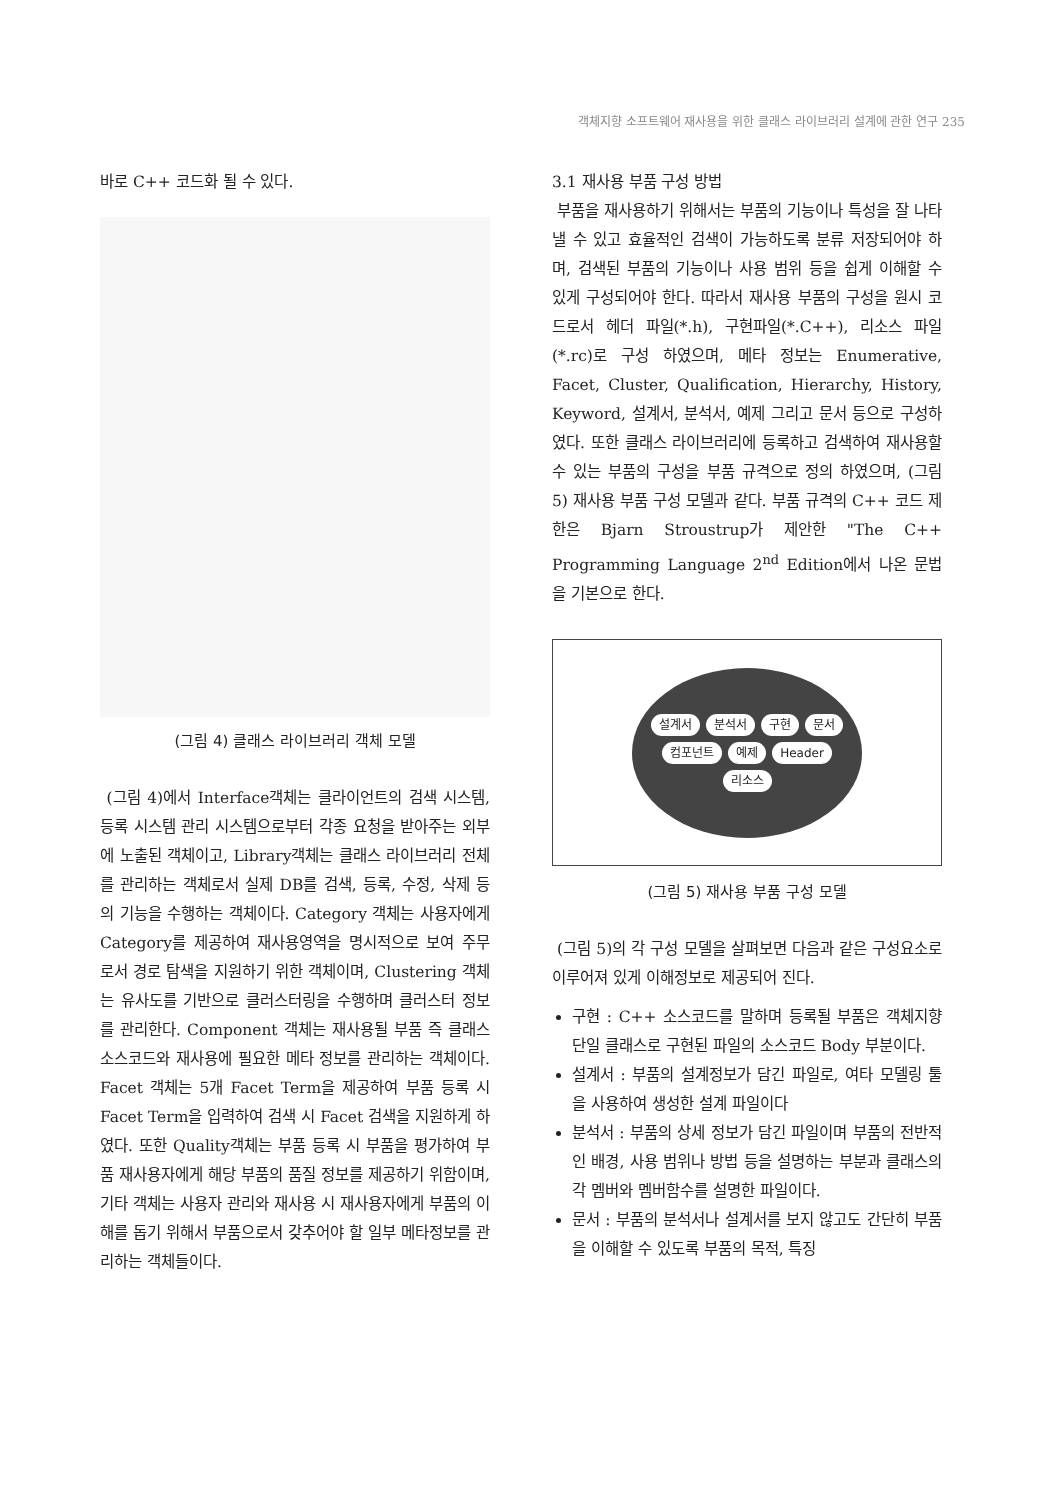객체지향 소프트웨어 재사용을 위한 클래스 라이브러리 설계에 관한 연구 235
바로 C++ 코드화 될 수 있다.
(그림 4) 클래스 라이브러리 객체 모델
(그림 4)에서 Interface객체는 클라이언트의 검색 시스템, 등록 시스템 관리 시스템으로부터 각종 요청을 받아주는 외부에 노출된 객체이고, Library객체는 클래스 라이브러리 전체를 관리하는 객체로서 실제 DB를 검색, 등록, 수정, 삭제 등의 기능을 수행하는 객체이다. Category 객체는 사용자에게 Category를 제공하여 재사용영역을 명시적으로 보여 주무로서 경로 탐색을 지원하기 위한 객체이며, Clustering 객체는 유사도를 기반으로 클러스터링을 수행하며 클러스터 정보를 관리한다. Component 객체는 재사용될 부품 즉 클래스 소스코드와 재사용에 필요한 메타 정보를 관리하는 객체이다. Facet 객체는 5개 Facet Term을 제공하여 부품 등록 시 Facet Term을 입력하여 검색 시 Facet 검색을 지원하게 하였다. 또한 Quality객체는 부품 등록 시 부품을 평가하여 부품 재사용자에게 해당 부품의 품질 정보를 제공하기 위함이며, 기타 객체는 사용자 관리와 재사용 시 재사용자에게 부품의 이해를 돕기 위해서 부품으로서 갖추어야 할 일부 메타정보를 관리하는 객체들이다.
3.1 재사용 부품 구성 방법
부품을 재사용하기 위해서는 부품의 기능이나 특성을 잘 나타낼 수 있고 효율적인 검색이 가능하도록 분류 저장되어야 하며, 검색된 부품의 기능이나 사용 범위 등을 쉽게 이해할 수 있게 구성되어야 한다. 따라서 재사용 부품의 구성을 원시 코드로서 헤더 파일(*.h), 구현파일(*.C++), 리소스 파일(*.rc)로 구성 하였으며, 메타 정보는 Enumerative, Facet, Cluster, Qualification, Hierarchy, History, Keyword, 설계서, 분석서, 예제 그리고 문서 등으로 구성하였다. 또한 클래스 라이브러리에 등록하고 검색하여 재사용할 수 있는 부품의 구성을 부품 규격으로 정의 하였으며, (그림 5) 재사용 부품 구성 모델과 같다. 부품 규격의 C++ 코드 제한은 Bjarn Stroustrup가 제안한 "The C++ Programming Language 2<sup>nd</sup> Edition에서 나온 문법을 기본으로 한다.
설계서 분석서 구현 문서 컴포넌트 예제 Header 리소스
(그림 5) 재사용 부품 구성 모델
(그림 5)의 각 구성 모델을 살펴보면 다음과 같은 구성요소로 이루어져 있게 이해정보로 제공되어 진다.
구현 : C++ 소스코드를 말하며 등록될 부품은 객체지향 단일 클래스로 구현된 파일의 소스코드 Body 부분이다.
설계서 : 부품의 설계정보가 담긴 파일로, 여타 모델링 툴을 사용하여 생성한 설계 파일이다
분석서 : 부품의 상세 정보가 담긴 파일이며 부품의 전반적인 배경, 사용 범위나 방법 등을 설명하는 부분과 클래스의 각 멤버와 멤버함수를 설명한 파일이다.
문서 : 부품의 분석서나 설계서를 보지 않고도 간단히 부품을 이해할 수 있도록 부품의 목적, 특징